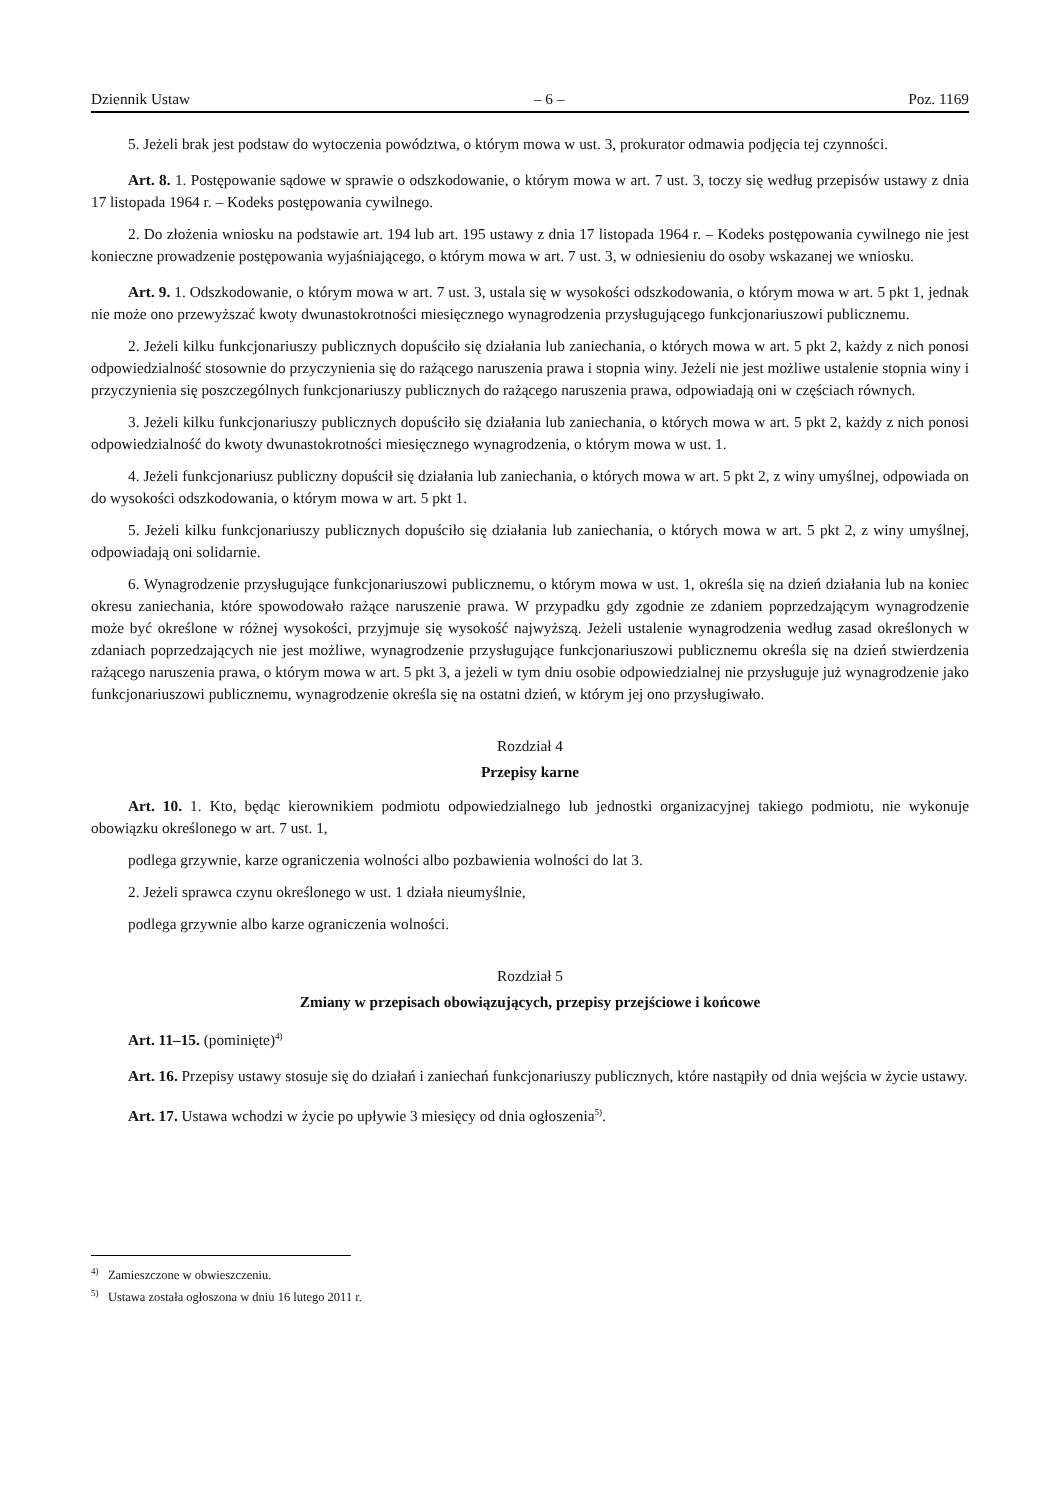Dziennik Ustaw – 6 – Poz. 1169
5. Jeżeli brak jest podstaw do wytoczenia powództwa, o którym mowa w ust. 3, prokurator odmawia podjęcia tej czynności.
Art. 8. 1. Postępowanie sądowe w sprawie o odszkodowanie, o którym mowa w art. 7 ust. 3, toczy się według przepisów ustawy z dnia 17 listopada 1964 r. – Kodeks postępowania cywilnego.
2. Do złożenia wniosku na podstawie art. 194 lub art. 195 ustawy z dnia 17 listopada 1964 r. – Kodeks postępowania cywilnego nie jest konieczne prowadzenie postępowania wyjaśniającego, o którym mowa w art. 7 ust. 3, w odniesieniu do osoby wskazanej we wniosku.
Art. 9. 1. Odszkodowanie, o którym mowa w art. 7 ust. 3, ustala się w wysokości odszkodowania, o którym mowa w art. 5 pkt 1, jednak nie może ono przewyższać kwoty dwunastokrotności miesięcznego wynagrodzenia przysługującego funkcjonariuszowi publicznemu.
2. Jeżeli kilku funkcjonariuszy publicznych dopuściło się działania lub zaniechania, o których mowa w art. 5 pkt 2, każdy z nich ponosi odpowiedzialność stosownie do przyczynienia się do rażącego naruszenia prawa i stopnia winy. Jeżeli nie jest możliwe ustalenie stopnia winy i przyczynienia się poszczególnych funkcjonariuszy publicznych do rażącego naruszenia prawa, odpowiadają oni w częściach równych.
3. Jeżeli kilku funkcjonariuszy publicznych dopuściło się działania lub zaniechania, o których mowa w art. 5 pkt 2, każdy z nich ponosi odpowiedzialność do kwoty dwunastokrotności miesięcznego wynagrodzenia, o którym mowa w ust. 1.
4. Jeżeli funkcjonariusz publiczny dopuścił się działania lub zaniechania, o których mowa w art. 5 pkt 2, z winy umyślnej, odpowiada on do wysokości odszkodowania, o którym mowa w art. 5 pkt 1.
5. Jeżeli kilku funkcjonariuszy publicznych dopuściło się działania lub zaniechania, o których mowa w art. 5 pkt 2, z winy umyślnej, odpowiadają oni solidarnie.
6. Wynagrodzenie przysługujące funkcjonariuszowi publicznemu, o którym mowa w ust. 1, określa się na dzień działania lub na koniec okresu zaniechania, które spowodowało rażące naruszenie prawa. W przypadku gdy zgodnie ze zdaniem poprzedzającym wynagrodzenie może być określone w różnej wysokości, przyjmuje się wysokość najwyższą. Jeżeli ustalenie wynagrodzenia według zasad określonych w zdaniach poprzedzających nie jest możliwe, wynagrodzenie przysługujące funkcjonariuszowi publicznemu określa się na dzień stwierdzenia rażącego naruszenia prawa, o którym mowa w art. 5 pkt 3, a jeżeli w tym dniu osobie odpowiedzialnej nie przysługuje już wynagrodzenie jako funkcjonariuszowi publicznemu, wynagrodzenie określa się na ostatni dzień, w którym jej ono przysługiwało.
Rozdział 4
Przepisy karne
Art. 10. 1. Kto, będąc kierownikiem podmiotu odpowiedzialnego lub jednostki organizacyjnej takiego podmiotu, nie wykonuje obowiązku określonego w art. 7 ust. 1,
podlega grzywnie, karze ograniczenia wolności albo pozbawienia wolności do lat 3.
2. Jeżeli sprawca czynu określonego w ust. 1 działa nieumyślnie,
podlega grzywnie albo karze ograniczenia wolności.
Rozdział 5
Zmiany w przepisach obowiązujących, przepisy przejściowe i końcowe
Art. 11–15. (pominięte)<sup>4)</sup>
Art. 16. Przepisy ustawy stosuje się do działań i zaniechań funkcjonariuszy publicznych, które nastąpiły od dnia wejścia w życie ustawy.
Art. 17. Ustawa wchodzi w życie po upływie 3 miesięcy od dnia ogłoszenia<sup>5)</sup>.
<sup>4)</sup> Zamieszczone w obwieszczeniu.
<sup>5)</sup> Ustawa została ogłoszona w dniu 16 lutego 2011 r.